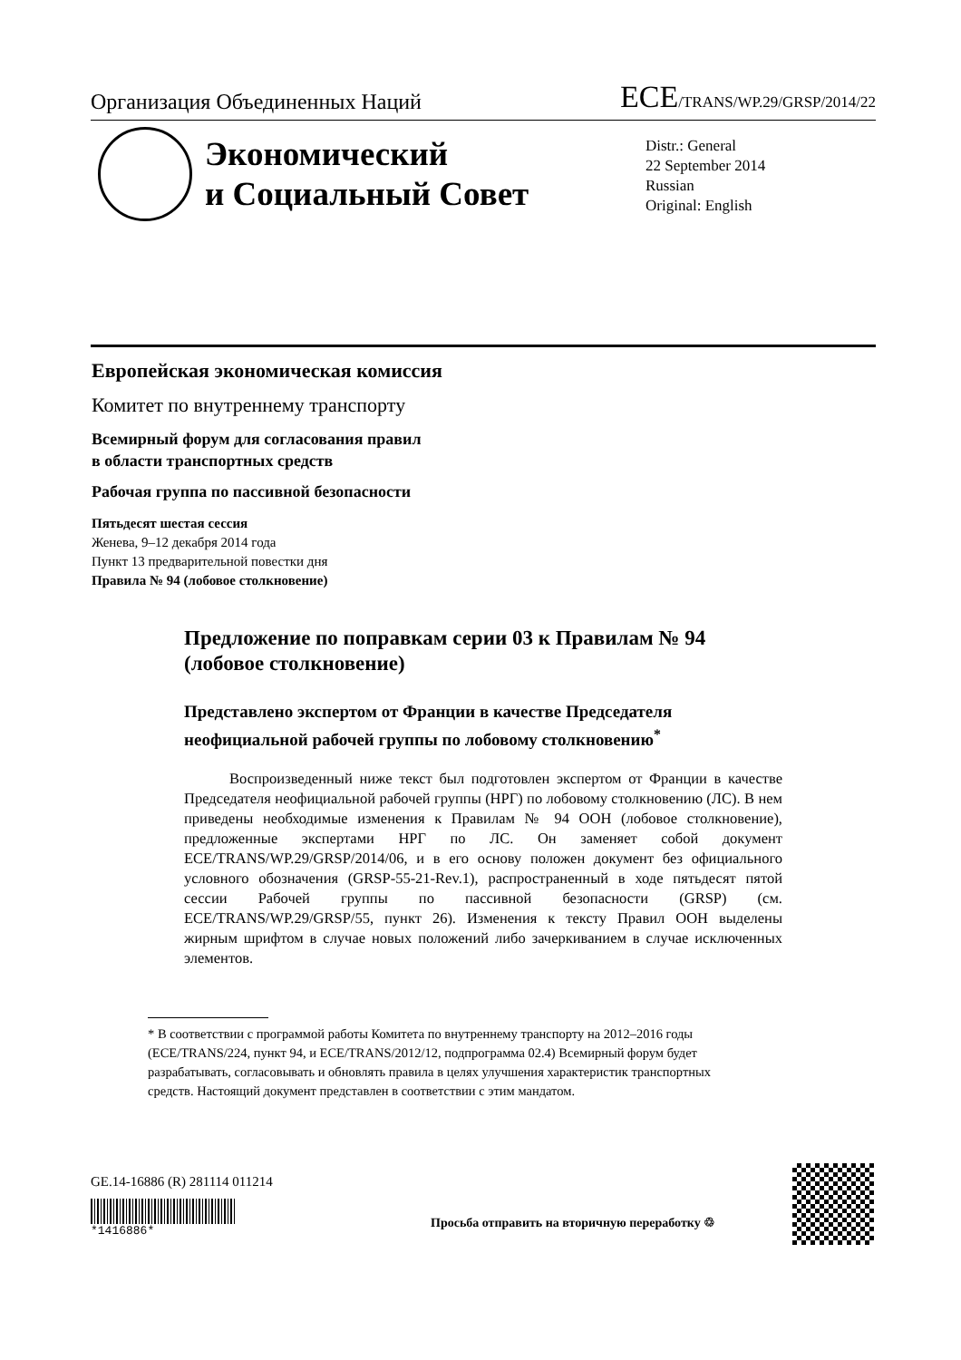Организация Объединенных Наций ECE/TRANS/WP.29/GRSP/2014/22
Экономический
и Социальный Совет
Distr.: General
22 September 2014
Russian
Original: English
Европейская экономическая комиссия
Комитет по внутреннему транспорту
Всемирный форум для согласования правил
в области транспортных средств
Рабочая группа по пассивной безопасности
Пятьдесят шестая сессия
Женева, 9–12 декабря 2014 года
Пункт 13 предварительной повестки дня
Правила № 94 (лобовое столкновение)
Предложение по поправкам серии 03 к Правилам № 94 (лобовое столкновение)
Представлено экспертом от Франции в качестве Председателя неофициальной рабочей группы по лобовому столкновению<sup>*</sup>
Воспроизведенный ниже текст был подготовлен экспертом от Франции в качестве Председателя неофициальной рабочей группы (НРГ) по лобовому столкновению (ЛС). В нем приведены необходимые изменения к Правилам № 94 ООН (лобовое столкновение), предложенные экспертами НРГ по ЛС. Он заменяет собой документ ECE/TRANS/WP.29/GRSP/2014/06, и в его основу положен документ без официального условного обозначения (GRSP-55-21-Rev.1), распространенный в ходе пятьдесят пятой сессии Рабочей группы по пассивной безопасности (GRSP) (см. ECE/TRANS/WP.29/GRSP/55, пункт 26). Изменения к тексту Правил ООН выделены жирным шрифтом в случае новых положений либо зачеркиванием в случае исключенных элементов.
* В соответствии с программой работы Комитета по внутреннему транспорту на 2012–2016 годы (ECE/TRANS/224, пункт 94, и ECE/TRANS/2012/12, подпрограмма 02.4) Всемирный форум будет разрабатывать, согласовывать и обновлять правила в целях улучшения характеристик транспортных средств. Настоящий документ представлен в соответствии с этим мандатом.
GE.14-16886 (R) 281114 011214
*1416886*
Просьба отправить на вторичную переработку ♲